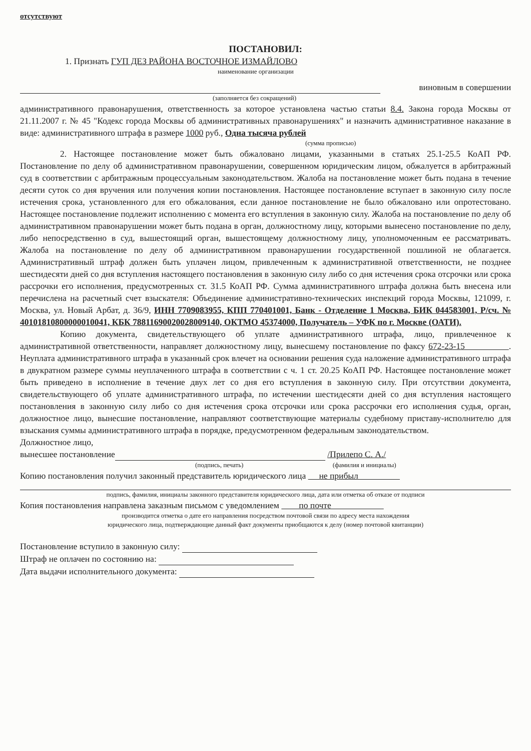отсутствуют
ПОСТАНОВИЛ:
1. Признать ГУП ДЕЗ РАЙОНА ВОСТОЧНОЕ ИЗМАЙЛОВО
наименование организации
виновным в совершении
(заполняется без сокращений)
административного правонарушения, ответственность за которое установлена частью статьи 8.4. Закона города Москвы от 21.11.2007 г. № 45 "Кодекс города Москвы об административных правонарушениях" и назначить административное наказание в виде: административного штрафа в размере 1000 руб., Одна тысяча рублей
(сумма прописью)
2. Настоящее постановление может быть обжаловано лицами, указанными в статьях 25.1-25.5 КоАП РФ. Постановление по делу об административном правонарушении, совершенном юридическим лицом, обжалуется в арбитражный суд в соответствии с арбитражным процессуальным законодательством. Жалоба на постановление может быть подана в течение десяти суток со дня вручения или получения копии постановления. Настоящее постановление вступает в законную силу после истечения срока, установленного для его обжалования, если данное постановление не было обжаловано или опротестовано. Настоящее постановление подлежит исполнению с момента его вступления в законную силу. Жалоба на постановление по делу об административном правонарушении может быть подана в орган, должностному лицу, которыми вынесено постановление по делу, либо непосредственно в суд, вышестоящий орган, вышестоящему должностному лицу, уполномоченным ее рассматривать. Жалоба на постановление по делу об административном правонарушении государственной пошлиной не облагается. Административный штраф должен быть уплачен лицом, привлеченным к административной ответственности, не позднее шестидесяти дней со дня вступления настоящего постановления в законную силу либо со дня истечения срока отсрочки или срока рассрочки его исполнения, предусмотренных ст. 31.5 КоАП РФ. Сумма административного штрафа должна быть внесена или перечислена на расчетный счет взыскателя: Объединение административно-технических инспекций города Москвы, 121099, г. Москва, ул. Новый Арбат, д. 36/9, ИНН 7709083955, КПП 770401001, Банк - Отделение 1 Москва, БИК 044583001, Р/сч. № 40101810800000010041, КБК 78811690020028009140, ОКТМО 45374000, Получатель – УФК по г. Москве (ОАТИ).
Копию документа, свидетельствующего об уплате административного штрафа, лицо, привлеченное к административной ответственности, направляет должностному лицу, вынесшему постановление по факсу 672-23-15 . Неуплата административного штрафа в указанный срок влечет на основании решения суда наложение административного штрафа в двукратном размере суммы неуплаченного штрафа в соответствии с ч. 1 ст. 20.25 КоАП РФ. Настоящее постановление может быть приведено в исполнение в течение двух лет со дня его вступления в законную силу. При отсутствии документа, свидетельствующего об уплате административного штрафа, по истечении шестидесяти дней со дня вступления настоящего постановления в законную силу либо со дня истечения срока отсрочки или срока рассрочки его исполнения судья, орган, должностное лицо, вынесшие постановление, направляют соответствующие материалы судебному приставу-исполнителю для взыскания суммы административного штрафа в порядке, предусмотренном федеральным законодательством.
Должностное лицо,
вынесшее постановление /Прилепо С. А./
(подпись, печать) (фамилия и инициалы)
Копию постановления получил законный представитель юридического лица не прибыл
подпись, фамилия, инициалы законного представителя юридического лица, дата или отметка об отказе от подписи
Копия постановления направлена заказным письмом с уведомлением по почте
производится отметка о дате его направления посредством почтовой связи по адресу места нахождения
юридического лица, подтверждающие данный факт документы приобщаются к делу (номер почтовой квитанции)
Постановление вступило в законную силу:
Штраф не оплачен по состоянию на:
Дата выдачи исполнительного документа: